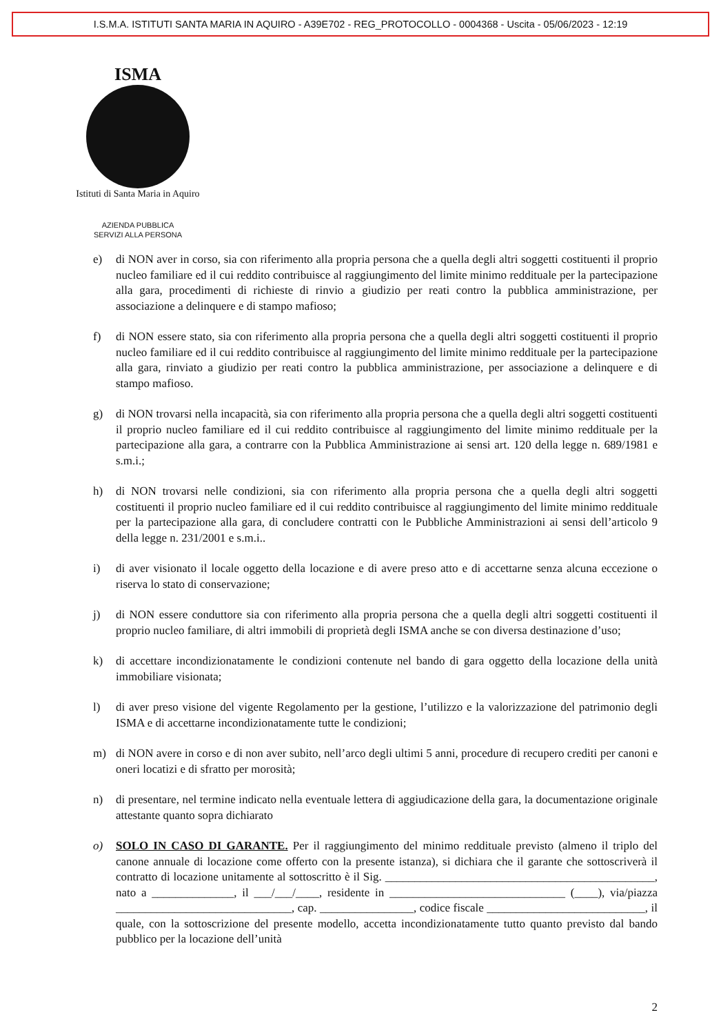I.S.M.A. ISTITUTI SANTA MARIA IN AQUIRO - A39E702 - REG_PROTOCOLLO - 0004368 - Uscita - 05/06/2023 - 12:19
ISMA
Istituti di Santa Maria in Aquiro
AZIENDA PUBBLICA
SERVIZI ALLA PERSONA
e) di NON aver in corso, sia con riferimento alla propria persona che a quella degli altri soggetti costituenti il proprio nucleo familiare ed il cui reddito contribuisce al raggiungimento del limite minimo reddituale per la partecipazione alla gara, procedimenti di richieste di rinvio a giudizio per reati contro la pubblica amministrazione, per associazione a delinquere e di stampo mafioso;
f) di NON essere stato, sia con riferimento alla propria persona che a quella degli altri soggetti costituenti il proprio nucleo familiare ed il cui reddito contribuisce al raggiungimento del limite minimo reddituale per la partecipazione alla gara, rinviato a giudizio per reati contro la pubblica amministrazione, per associazione a delinquere e di stampo mafioso.
g) di NON trovarsi nella incapacità, sia con riferimento alla propria persona che a quella degli altri soggetti costituenti il proprio nucleo familiare ed il cui reddito contribuisce al raggiungimento del limite minimo reddituale per la partecipazione alla gara, a contrarre con la Pubblica Amministrazione ai sensi art. 120 della legge n. 689/1981 e s.m.i.;
h) di NON trovarsi nelle condizioni, sia con riferimento alla propria persona che a quella degli altri soggetti costituenti il proprio nucleo familiare ed il cui reddito contribuisce al raggiungimento del limite minimo reddituale per la partecipazione alla gara, di concludere contratti con le Pubbliche Amministrazioni ai sensi dell’articolo 9 della legge n. 231/2001 e s.m.i..
i) di aver visionato il locale oggetto della locazione e di avere preso atto e di accettarne senza alcuna eccezione o riserva lo stato di conservazione;
j) di NON essere conduttore sia con riferimento alla propria persona che a quella degli altri soggetti costituenti il proprio nucleo familiare, di altri immobili di proprietà degli ISMA anche se con diversa destinazione d’uso;
k) di accettare incondizionatamente le condizioni contenute nel bando di gara oggetto della locazione della unità immobiliare visionata;
l) di aver preso visione del vigente Regolamento per la gestione, l’utilizzo e la valorizzazione del patrimonio degli ISMA e di accettarne incondizionatamente tutte le condizioni;
m) di NON avere in corso e di non aver subito, nell’arco degli ultimi 5 anni, procedure di recupero crediti per canoni e oneri locatizi e di sfratto per morosità;
n) di presentare, nel termine indicato nella eventuale lettera di aggiudicazione della gara, la documentazione originale attestante quanto sopra dichiarato
o) SOLO IN CASO DI GARANTE. Per il raggiungimento del minimo reddituale previsto (almeno il triplo del canone annuale di locazione come offerto con la presente istanza), si dichiara che il garante che sottoscriverà il contratto di locazione unitamente al sottoscritto è il Sig. ______________________________________________, nato a ______________, il ___/___/____, residente in ______________________________ (____), via/piazza ______________________________, cap. ________________, codice fiscale ___________________________, il quale, con la sottoscrizione del presente modello, accetta incondizionatamente tutto quanto previsto dal bando pubblico per la locazione dell’unità
2